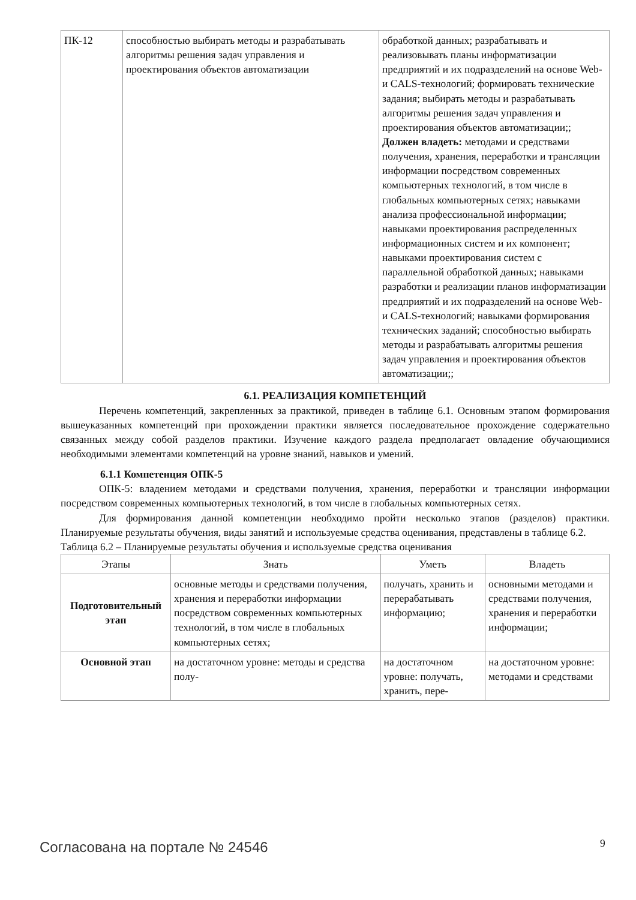| ПК-12 | способностью выбирать методы и разрабатывать алгоритмы решения задач управления и проектирования объектов автоматизации | обработкой данных; разрабатывать и реализовывать планы информатизации предприятий и их подразделений на основе Web- и CALS-технологий; формировать технические задания; выбирать методы и разрабатывать алгоритмы решения задач управления и проектирования объектов автоматизации;; Должен владеть: методами и средствами получения, хранения, переработки и трансляции информации посредством современных компьютерных технологий, в том числе в глобальных компьютерных сетях; навыками анализа профессиональной информации; навыками проектирования распределенных информационных систем и их компонент; навыками проектирования систем с параллельной обработкой данных; навыками разработки и реализации планов информатизации предприятий и их подразделений на основе Web- и CALS-технологий; навыками формирования технических заданий; способностью выбирать методы и разрабатывать алгоритмы решения задач управления и проектирования объектов автоматизации;; |
6.1. РЕАЛИЗАЦИЯ КОМПЕТЕНЦИЙ
Перечень компетенций, закрепленных за практикой, приведен в таблице 6.1. Основным этапом формирования вышеуказанных компетенций при прохождении практики является последовательное прохождение содержательно связанных между собой разделов практики. Изучение каждого раздела предполагает овладение обучающимися необходимыми элементами компетенций на уровне знаний, навыков и умений.
6.1.1 Компетенция ОПК-5
ОПК-5: владением методами и средствами получения, хранения, переработки и трансляции информации посредством современных компьютерных технологий, в том числе в глобальных компьютерных сетях.
Для формирования данной компетенции необходимо пройти несколько этапов (разделов) практики. Планируемые результаты обучения, виды занятий и используемые средства оценивания, представлены в таблице 6.2.
Таблица 6.2 – Планируемые результаты обучения и используемые средства оценивания
| Этапы | Знать | Уметь | Владеть |
| --- | --- | --- | --- |
| Подготовительный этап | основные методы и средствами получения, хранения и переработки информации посредством современных компьютерных технологий, в том числе в глобальных компьютерных сетях; | получать, хранить и перерабатывать информацию; | основными методами и средствами получения, хранения и переработки информации; |
| Основной этап | на достаточном уровне: методы и средства полу- | на достаточном уровне: получать, хранить, пере- | на достаточном уровне: методами и средствами |
Согласована на портале № 24546 9